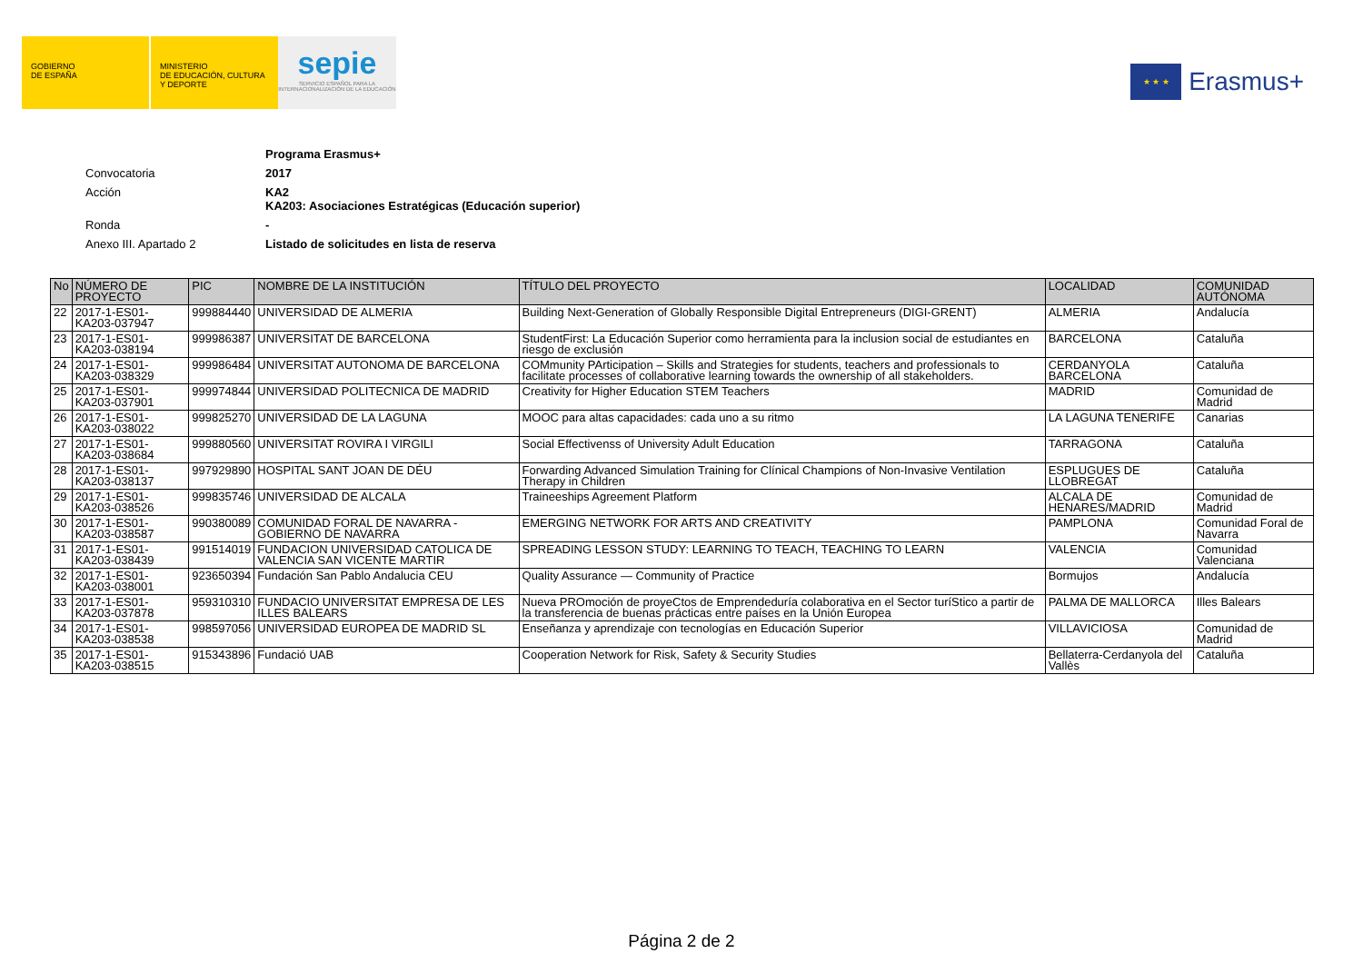GOBIERNO
DE ESPAÑA
MINISTERIO
DE EDUCACIÓN, CULTURA
Y DEPORTE
sepie
SERVICIO ESPAÑOL PARA LA INTERNACIONALIZACIÓN DE LA EDUCACIÓN
★ ★ ★
Erasmus+
Programa Erasmus+
Convocatoria 2017
Acción KA2
KA203: Asociaciones Estratégicas (Educación superior)
Ronda -
Anexo III. Apartado 2 Listado de solicitudes en lista de reserva
| No | NÚMERO DE PROYECTO | PIC | NOMBRE DE LA INSTITUCIÓN | TÍTULO DEL PROYECTO | LOCALIDAD | COMUNIDAD AUTÓNOMA |
| --- | --- | --- | --- | --- | --- | --- |
| 22 | 2017-1-ES01-KA203-037947 | 999884440 | UNIVERSIDAD DE ALMERIA | Building Next-Generation of Globally Responsible Digital Entrepreneurs (DIGI-GRENT) | ALMERIA | Andalucía |
| 23 | 2017-1-ES01-KA203-038194 | 999986387 | UNIVERSITAT DE BARCELONA | StudentFirst: La Educación Superior como herramienta para la inclusion social de estudiantes en riesgo de exclusión | BARCELONA | Cataluña |
| 24 | 2017-1-ES01-KA203-038329 | 999986484 | UNIVERSITAT AUTONOMA DE BARCELONA | COMmunity PArticipation – Skills and Strategies for students, teachers and professionals to facilitate processes of collaborative learning towards the ownership of all stakeholders. | CERDANYOLA BARCELONA | Cataluña |
| 25 | 2017-1-ES01-KA203-037901 | 999974844 | UNIVERSIDAD POLITECNICA DE MADRID | Creativity for Higher Education STEM Teachers | MADRID | Comunidad de Madrid |
| 26 | 2017-1-ES01-KA203-038022 | 999825270 | UNIVERSIDAD DE LA LAGUNA | MOOC para altas capacidades: cada uno a su ritmo | LA LAGUNA TENERIFE | Canarias |
| 27 | 2017-1-ES01-KA203-038684 | 999880560 | UNIVERSITAT ROVIRA I VIRGILI | Social Effectivenss of University Adult Education | TARRAGONA | Cataluña |
| 28 | 2017-1-ES01-KA203-038137 | 997929890 | HOSPITAL SANT JOAN DE DÉU | Forwarding Advanced Simulation Training for Clínical Champions of Non-Invasive Ventilation Therapy in Children | ESPLUGUES DE LLOBREGAT | Cataluña |
| 29 | 2017-1-ES01-KA203-038526 | 999835746 | UNIVERSIDAD DE ALCALA | Traineeships Agreement Platform | ALCALA DE HENARES/MADRID | Comunidad de Madrid |
| 30 | 2017-1-ES01-KA203-038587 | 990380089 | COMUNIDAD FORAL DE NAVARRA - GOBIERNO DE NAVARRA | EMERGING NETWORK FOR ARTS AND CREATIVITY | PAMPLONA | Comunidad Foral de Navarra |
| 31 | 2017-1-ES01-KA203-038439 | 991514019 | FUNDACION UNIVERSIDAD CATOLICA DE VALENCIA SAN VICENTE MARTIR | SPREADING LESSON STUDY: LEARNING TO TEACH, TEACHING TO LEARN | VALENCIA | Comunidad Valenciana |
| 32 | 2017-1-ES01-KA203-038001 | 923650394 | Fundación San Pablo Andalucia CEU | Quality Assurance — Community of Practice | Bormujos | Andalucía |
| 33 | 2017-1-ES01-KA203-037878 | 959310310 | FUNDACIO UNIVERSITAT EMPRESA DE LES ILLES BALEARS | Nueva PROmoción de proyeCtos de Emprendeduría colaborativa en el Sector turíStico a partir de la transferencia de buenas prácticas entre países en la Unión Europea | PALMA DE MALLORCA | Illes Balears |
| 34 | 2017-1-ES01-KA203-038538 | 998597056 | UNIVERSIDAD EUROPEA DE MADRID SL | Enseñanza y aprendizaje con tecnologías en Educación Superior | VILLAVICIOSA | Comunidad de Madrid |
| 35 | 2017-1-ES01-KA203-038515 | 915343896 | Fundació UAB | Cooperation Network for Risk, Safety & Security Studies | Bellaterra-Cerdanyola del Vallès | Cataluña |
Página 2 de 2